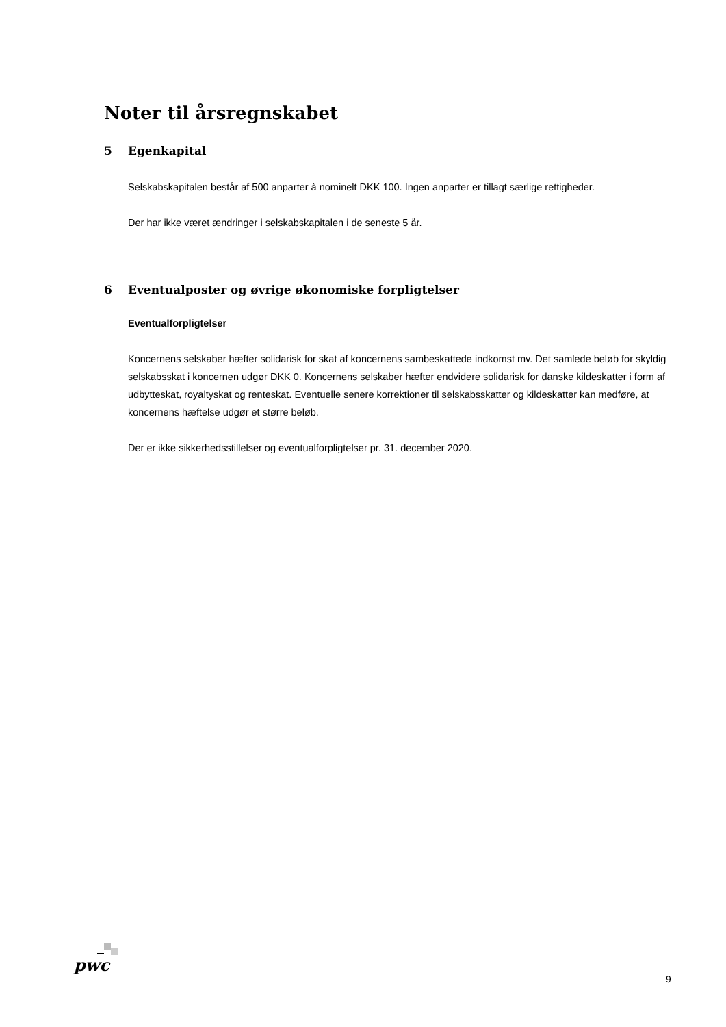Noter til årsregnskabet
5 Egenkapital
Selskabskapitalen består af 500 anparter à nominelt DKK 100. Ingen anparter er tillagt særlige rettigheder.
Der har ikke været ændringer i selskabskapitalen i de seneste 5 år.
6 Eventualposter og øvrige økonomiske forpligtelser
Eventualforpligtelser
Koncernens selskaber hæfter solidarisk for skat af koncernens sambeskattede indkomst mv. Det samlede beløb for skyldig selskabsskat i koncernen udgør DKK 0. Koncernens selskaber hæfter endvidere solidarisk for danske kildeskatter i form af udbytteskat, royaltyskat og renteskat. Eventuelle senere korrektioner til selskabsskatter og kildeskatter kan medføre, at koncernens hæftelse udgør et større beløb.
Der er ikke sikkerhedsstillelser og eventualforpligtelser pr. 31. december 2020.
pwc
9